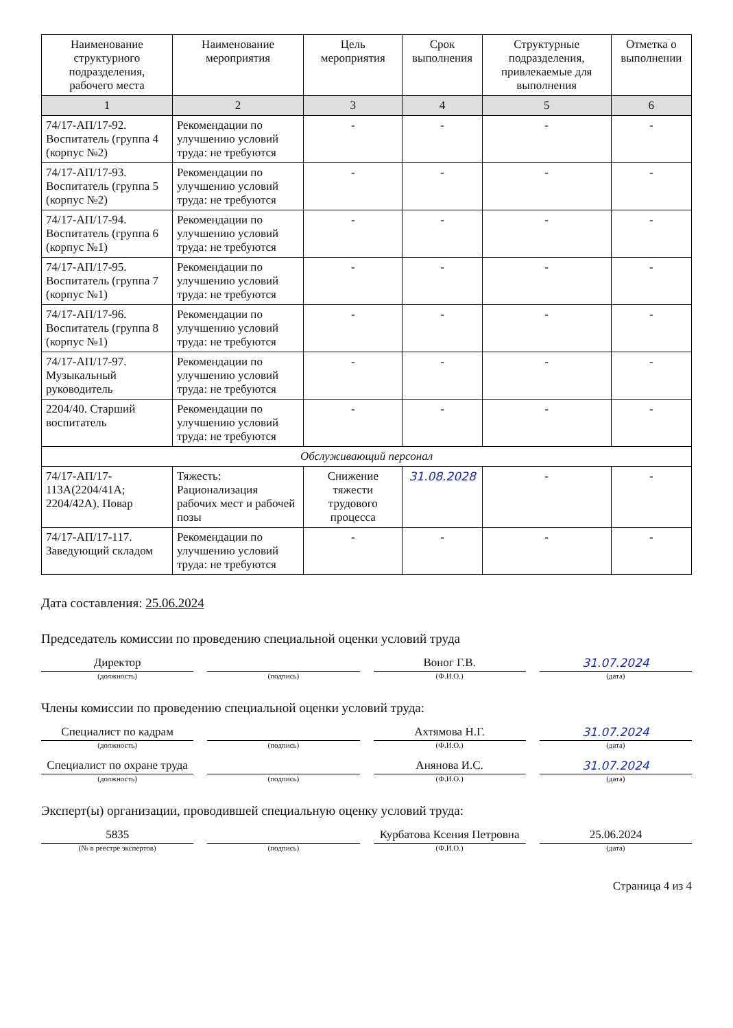| Наименование структурного подразделения, рабочего места | Наименование мероприятия | Цель мероприятия | Срок выполнения | Структурные подразделения, привлекаемые для выполнения | Отметка о выполнении |
| --- | --- | --- | --- | --- | --- |
| 1 | 2 | 3 | 4 | 5 | 6 |
| 74/17-АП/17-92. Воспитатель (группа 4 (корпус №2) | Рекомендации по улучшению условий труда: не требуются | - | - | - | - |
| 74/17-АП/17-93. Воспитатель (группа 5 (корпус №2) | Рекомендации по улучшению условий труда: не требуются | - | - | - | - |
| 74/17-АП/17-94. Воспитатель (группа 6 (корпус №1) | Рекомендации по улучшению условий труда: не требуются | - | - | - | - |
| 74/17-АП/17-95. Воспитатель (группа 7 (корпус №1) | Рекомендации по улучшению условий труда: не требуются | - | - | - | - |
| 74/17-АП/17-96. Воспитатель (группа 8 (корпус №1) | Рекомендации по улучшению условий труда: не требуются | - | - | - | - |
| 74/17-АП/17-97. Музыкальный руководитель | Рекомендации по улучшению условий труда: не требуются | - | - | - | - |
| 2204/40. Старший воспитатель | Рекомендации по улучшению условий труда: не требуются | - | - | - | - |
| Обслуживающий персонал | | | | | |
| 74/17-АП/17-113А(2204/41А; 2204/42А). Повар | Тяжесть: Рационализация рабочих мест и рабочей позы | Снижение тяжести трудового процесса | 31.08.2028 | - | - |
| 74/17-АП/17-117. Заведующий складом | Рекомендации по улучшению условий труда: не требуются | - | - | - | - |
Дата составления: 25.06.2024
Председатель комиссии по проведению специальной оценки условий труда
Директор
Воног Г.В.
31.07.2024
(должность) (подпись) (Ф.И.О.) (дата)
Члены комиссии по проведению специальной оценки условий труда:
Специалист по кадрам
Ахтямова Н.Г.
31.07.2024
(должность) (подпись) (Ф.И.О.) (дата)
Специалист по охране труда
Анянова И.С.
31.07.2024
(должность) (подпись) (Ф.И.О.) (дата)
Эксперт(ы) организации, проводившей специальную оценку условий труда:
5835
Курбатова Ксения Петровна
25.06.2024
(№ в реестре экспертов) (подпись) (Ф.И.О.) (дата)
Страница 4 из 4